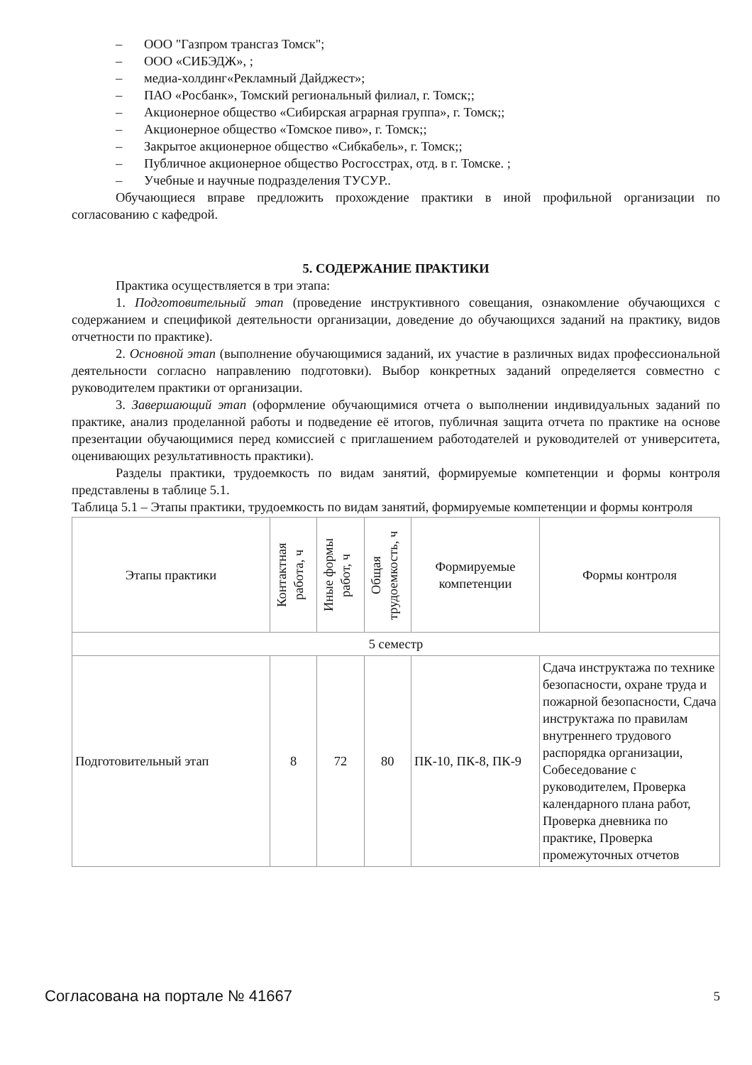– ООО "Газпром трансгаз Томск";
– ООО «СИБЭДЖ», ;
– медиа-холдинг«Рекламный Дайджест»;
– ПАО «Росбанк», Томский региональный филиал, г. Томск;;
– Акционерное общество «Сибирская аграрная группа», г. Томск;;
– Акционерное общество «Томское пиво», г. Томск;;
– Закрытое акционерное общество «Сибкабель», г. Томск;;
– Публичное акционерное общество Росгосстрах, отд. в г. Томске. ;
– Учебные и научные подразделения ТУСУР..
Обучающиеся вправе предложить прохождение практики в иной профильной организации по согласованию с кафедрой.
5. СОДЕРЖАНИЕ ПРАКТИКИ
Практика осуществляется в три этапа:
1. Подготовительный этап (проведение инструктивного совещания, ознакомление обучающихся с содержанием и спецификой деятельности организации, доведение до обучающихся заданий на практику, видов отчетности по практике).
2. Основной этап (выполнение обучающимися заданий, их участие в различных видах профессиональной деятельности согласно направлению подготовки). Выбор конкретных заданий определяется совместно с руководителем практики от организации.
3. Завершающий этап (оформление обучающимися отчета о выполнении индивидуальных заданий по практике, анализ проделанной работы и подведение её итогов, публичная защита отчета по практике на основе презентации обучающимися перед комиссией с приглашением работодателей и руководителей от университета, оценивающих результативность практики).
Разделы практики, трудоемкость по видам занятий, формируемые компетенции и формы контроля представлены в таблице 5.1.
Таблица 5.1 – Этапы практики, трудоемкость по видам занятий, формируемые компетенции и формы контроля
| Этапы практики | Контактная работа, ч | Иные формы работ, ч | Общая трудоемкость, ч | Формируемые компетенции | Формы контроля |
| --- | --- | --- | --- | --- | --- |
| 5 семестр | | | | | |
| Подготовительный этап | 8 | 72 | 80 | ПК-10, ПК-8, ПК-9 | Сдача инструктажа по технике безопасности, охране труда и пожарной безопасности, Сдача инструктажа по правилам внутреннего трудового распорядка организации, Собеседование с руководителем, Проверка календарного плана работ, Проверка дневника по практике, Проверка промежуточных отчетов |
Согласована на портале № 41667 5